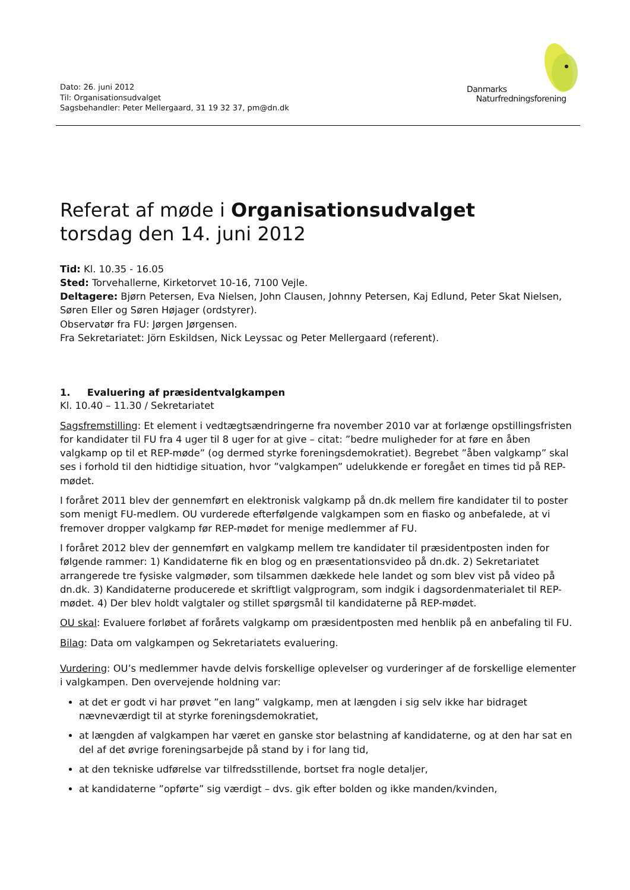Dato: 26. juni 2012
Til: Organisationsudvalget
Sagsbehandler: Peter Mellergaard, 31 19 32 37, pm@dn.dk
Danmarks
Naturfredningsforening
Referat af møde i Organisationsudvalget
torsdag den 14. juni 2012
Tid: Kl. 10.35 - 16.05
Sted: Torvehallerne, Kirketorvet 10-16, 7100 Vejle.
Deltagere: Bjørn Petersen, Eva Nielsen, John Clausen, Johnny Petersen, Kaj Edlund, Peter Skat Nielsen, Søren Eller og Søren Højager (ordstyrer).
Observatør fra FU: Jørgen Jørgensen.
Fra Sekretariatet: Jörn Eskildsen, Nick Leyssac og Peter Mellergaard (referent).
1. Evaluering af præsidentvalgkampen
Kl. 10.40 – 11.30 / Sekretariatet
Sagsfremstilling: Et element i vedtægtsændringerne fra november 2010 var at forlænge opstillingsfristen for kandidater til FU fra 4 uger til 8 uger for at give – citat: ”bedre muligheder for at føre en åben valgkamp op til et REP-møde” (og dermed styrke foreningsdemokratiet). Begrebet ”åben valgkamp” skal ses i forhold til den hidtidige situation, hvor ”valgkampen” udelukkende er foregået en times tid på REP-mødet.
I foråret 2011 blev der gennemført en elektronisk valgkamp på dn.dk mellem fire kandidater til to poster som menigt FU-medlem. OU vurderede efterfølgende valgkampen som en fiasko og anbefalede, at vi fremover dropper valgkamp før REP-mødet for menige medlemmer af FU.
I foråret 2012 blev der gennemført en valgkamp mellem tre kandidater til præsidentposten inden for følgende rammer: 1) Kandidaterne fik en blog og en præsentationsvideo på dn.dk. 2) Sekretariatet arrangerede tre fysiske valgmøder, som tilsammen dækkede hele landet og som blev vist på video på dn.dk. 3) Kandidaterne producerede et skriftligt valgprogram, som indgik i dagsordenmaterialet til REP-mødet. 4) Der blev holdt valgtaler og stillet spørgsmål til kandidaterne på REP-mødet.
OU skal: Evaluere forløbet af forårets valgkamp om præsidentposten med henblik på en anbefaling til FU.
Bilag: Data om valgkampen og Sekretariatets evaluering.
Vurdering: OU’s medlemmer havde delvis forskellige oplevelser og vurderinger af de forskellige elementer i valgkampen. Den overvejende holdning var:
at det er godt vi har prøvet ”en lang” valgkamp, men at længden i sig selv ikke har bidraget nævneværdigt til at styrke foreningsdemokratiet,
at længden af valgkampen har været en ganske stor belastning af kandidaterne, og at den har sat en del af det øvrige foreningsarbejde på stand by i for lang tid,
at den tekniske udførelse var tilfredsstillende, bortset fra nogle detaljer,
at kandidaterne ”opførte” sig værdigt – dvs. gik efter bolden og ikke manden/kvinden,